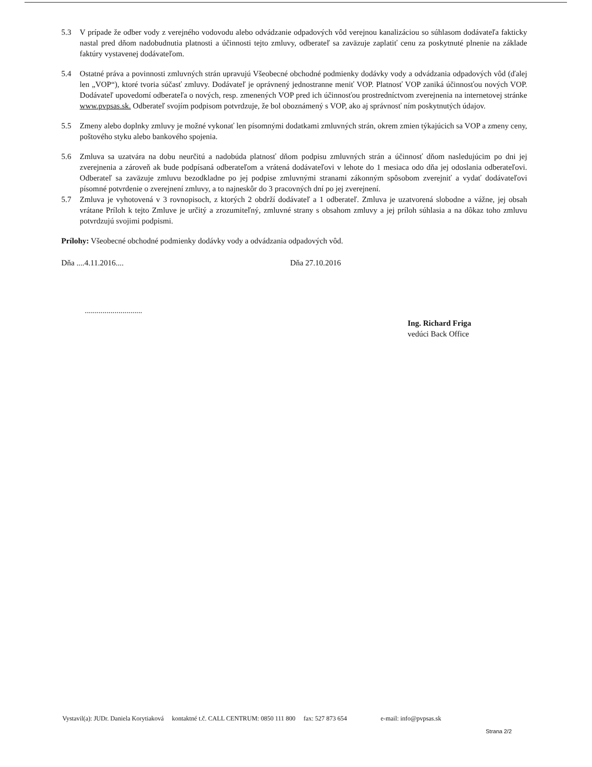5.3 V prípade že odber vody z verejného vodovodu alebo odvádzanie odpadových vôd verejnou kanalizáciou so súhlasom dodávateľa fakticky nastal pred dňom nadobudnutia platnosti a účinnosti tejto zmluvy, odberateľ sa zaväzuje zaplatiť cenu za poskytnuté plnenie na základe faktúry vystavenej dodávateľom.
5.4 Ostatné práva a povinnosti zmluvných strán upravujú Všeobecné obchodné podmienky dodávky vody a odvádzania odpadových vôd (ďalej len „VOP“), ktoré tvoria súčasť zmluvy. Dodávateľ je oprávnený jednostranne meniť VOP. Platnosť VOP zaniká účinnosťou nových VOP. Dodávateľ upovedomí odberateľa o nových, resp. zmenených VOP pred ich účinnosťou prostredníctvom zverejnenia na internetovej stránke www.pvpsas.sk. Odberateľ svojím podpisom potvrdzuje, že bol oboznámený s VOP, ako aj správnosť ním poskytnutých údajov.
5.5 Zmeny alebo doplnky zmluvy je možné vykonať len písomnými dodatkami zmluvných strán, okrem zmien týkajúcich sa VOP a zmeny ceny, poštového styku alebo bankového spojenia.
5.6 Zmluva sa uzatvára na dobu neurčitú a nadobúda platnosť dňom podpisu zmluvných strán a účinnosť dňom nasledujúcim po dni jej zverejnenia a zároveň ak bude podpísaná odberateľom a vrátená dodávateľovi v lehote do 1 mesiaca odo dňa jej odoslania odberateľovi. Odberateľ sa zaväzuje zmluvu bezodkladne po jej podpise zmluvnými stranami zákonným spôsobom zverejniť a vydať dodávateľovi písomné potvrdenie o zverejnení zmluvy, a to najneskôr do 3 pracovných dní po jej zverejnení.
5.7 Zmluva je vyhotovená v 3 rovnopisoch, z ktorých 2 obdrží dodávateľ a 1 odberateľ. Zmluva je uzatvorená slobodne a vážne, jej obsah vrátane Príloh k tejto Zmluve je určitý a zrozumiteľný, zmluvné strany s obsahom zmluvy a jej príloh súhlasia a na dôkaz toho zmluvu potvrdzujú svojimi podpismi.
Prílohy: Všeobecné obchodné podmienky dodávky vody a odvádzania odpadových vôd.
Dňa ....4.11.2016.... Dňa 27.10.2016
.............................
Ing. Richard Friga
vedúci Back Office
Vystavil(a): JUDr. Daniela Korytiaková kontaktné t.č. CALL CENTRUM: 0850 111 800 fax: 527 873 654 e-mail: info@pvpsas.sk
Strana 2/2